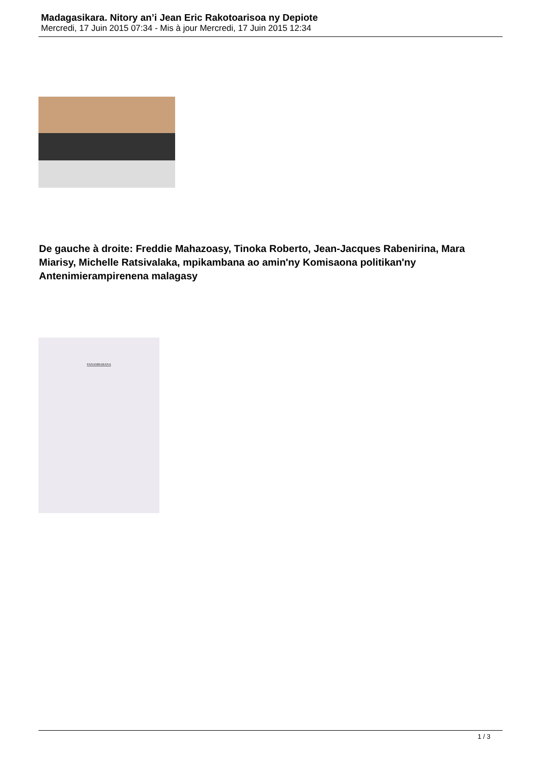Madagasikara. Nitory an’i Jean Eric Rakotoarisoa ny Depiote
Mercredi, 17 Juin 2015 07:34 - Mis à jour Mercredi, 17 Juin 2015 12:34
De gauche à droite: Freddie Mahazoasy, Tinoka Roberto, Jean-Jacques Rabenirina, Mara Miarisy, Michelle Ratsivalaka, mpikambana ao amin'ny Komisaona politikan'ny Antenimierampirenena malagasy
FANAMBARANA
1 / 3